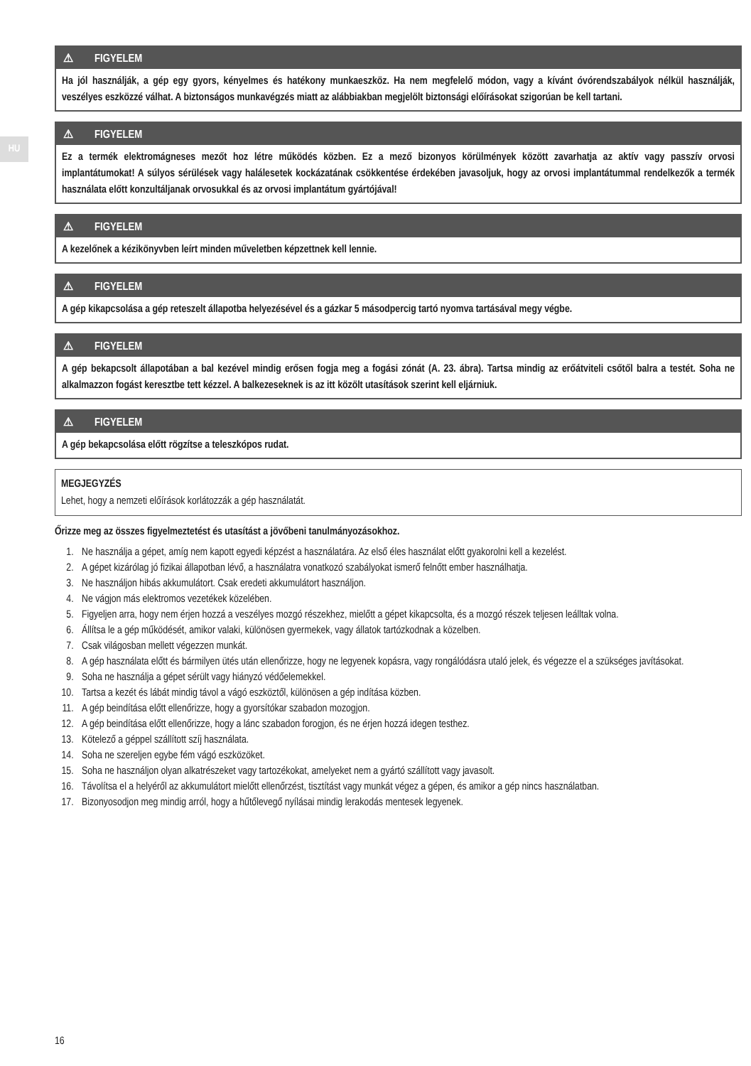HU
⚠ FIGYELEM
Ha jól használják, a gép egy gyors, kényelmes és hatékony munkaeszköz. Ha nem megfelelő módon, vagy a kívánt óvórendszabályok nélkül használják, veszélyes eszközzé válhat. A biztonságos munkavégzés miatt az alábbiakban megjelölt biztonsági előírásokat szigorúan be kell tartani.
⚠ FIGYELEM
Ez a termék elektromágneses mezőt hoz létre működés közben. Ez a mező bizonyos körülmények között zavarhatja az aktív vagy passzív orvosi implantátumokat! A súlyos sérülések vagy halálesetek kockázatának csökkentése érdekében javasoljuk, hogy az orvosi implantátummal rendelkezők a termék használata előtt konzultáljanak orvosukkal és az orvosi implantátum gyártójával!
⚠ FIGYELEM
A kezelőnek a kézikönyvben leírt minden műveletben képzettnek kell lennie.
⚠ FIGYELEM
A gép kikapcsolása a gép reteszelt állapotba helyezésével és a gázkar 5 másodpercig tartó nyomva tartásával megy végbe.
⚠ FIGYELEM
A gép bekapcsolt állapotában a bal kezével mindig erősen fogja meg a fogási zónát (A. 23. ábra). Tartsa mindig az erőátviteli csőtől balra a testét. Soha ne alkalmazzon fogást keresztbe tett kézzel. A balkezeseknek is az itt közölt utasítások szerint kell eljárniuk.
⚠ FIGYELEM
A gép bekapcsolása előtt rögzítse a teleszkópos rudat.
MEGJEGYZÉS
Lehet, hogy a nemzeti előírások korlátozzák a gép használatát.
Őrizze meg az összes figyelmeztetést és utasítást a jövőbeni tanulmányozásokhoz.
1. Ne használja a gépet, amíg nem kapott egyedi képzést a használatára. Az első éles használat előtt gyakorolni kell a kezelést.
2. A gépet kizárólag jó fizikai állapotban lévő, a használatra vonatkozó szabályokat ismerő felnőtt ember használhatja.
3. Ne használjon hibás akkumulátort. Csak eredeti akkumulátort használjon.
4. Ne vágjon más elektromos vezetékek közelében.
5. Figyeljen arra, hogy nem érjen hozzá a veszélyes mozgó részekhez, mielőtt a gépet kikapcsolta, és a mozgó részek teljesen leálltak volna.
6. Állítsa le a gép működését, amikor valaki, különösen gyermekek, vagy állatok tartózkodnak a közelben.
7. Csak világosban mellett végezzen munkát.
8. A gép használata előtt és bármilyen ütés után ellenőrizze, hogy ne legyenek kopásra, vagy rongálódásra utaló jelek, és végezze el a szükséges javításokat.
9. Soha ne használja a gépet sérült vagy hiányzó védőelemekkel.
10. Tartsa a kezét és lábát mindig távol a vágó eszköztől, különösen a gép indítása közben.
11. A gép beindítása előtt ellenőrizze, hogy a gyorsítókar szabadon mozogjon.
12. A gép beindítása előtt ellenőrizze, hogy a lánc szabadon forogjon, és ne érjen hozzá idegen testhez.
13. Kötelező a géppel szállított szíj használata.
14. Soha ne szereljen egybe fém vágó eszközöket.
15. Soha ne használjon olyan alkatrészeket vagy tartozékokat, amelyeket nem a gyártó szállított vagy javasolt.
16. Távolítsa el a helyéről az akkumulátort mielőtt ellenőrzést, tisztítást vagy munkát végez a gépen, és amikor a gép nincs használatban.
17. Bizonyosodjon meg mindig arról, hogy a hűtőlevegő nyílásai mindig lerakodás mentesek legyenek.
16